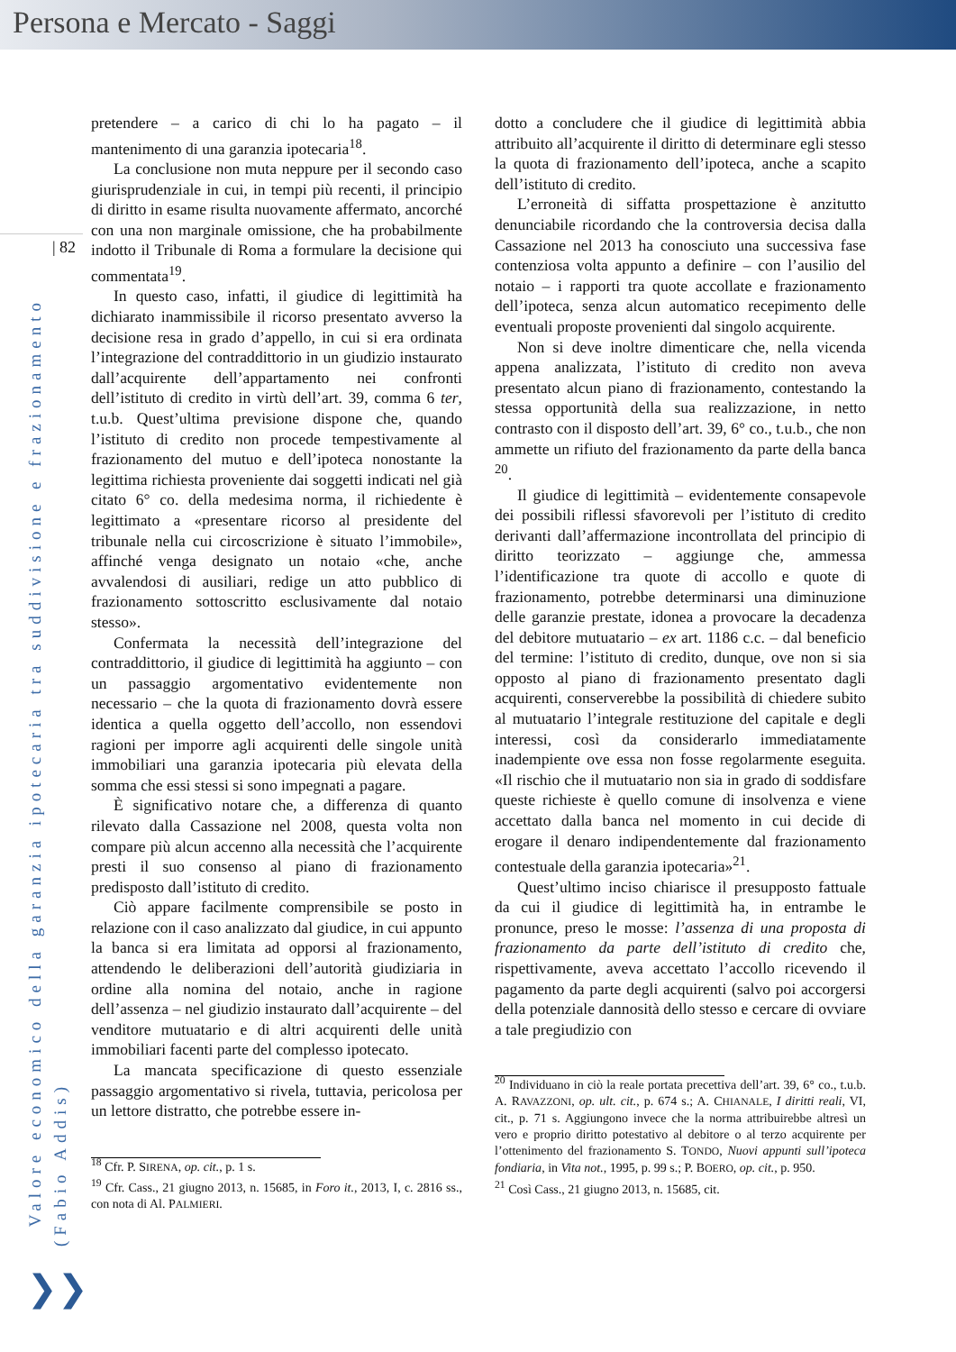Persona e Mercato - Saggi
| 82
Valore economico della garanzia ipotecaria tra suddivisione e frazionamento
(Fabio Addis)
pretendere – a carico di chi lo ha pagato – il mantenimento di una garanzia ipotecaria<sup>18</sup>.
La conclusione non muta neppure per il secondo caso giurisprudenziale in cui, in tempi più recenti, il principio di diritto in esame risulta nuovamente affermato, ancorché con una non marginale omissione, che ha probabilmente indotto il Tribunale di Roma a formulare la decisione qui commentata<sup>19</sup>.
In questo caso, infatti, il giudice di legittimità ha dichiarato inammissibile il ricorso presentato avverso la decisione resa in grado d’appello, in cui si era ordinata l’integrazione del contraddittorio in un giudizio instaurato dall’acquirente dell’appartamento nei confronti dell’istituto di credito in virtù dell’art. 39, comma 6 ter, t.u.b. Quest’ultima previsione dispone che, quando l’istituto di credito non procede tempestivamente al frazionamento del mutuo e dell’ipoteca nonostante la legittima richiesta proveniente dai soggetti indicati nel già citato 6° co. della medesima norma, il richiedente è legittimato a «presentare ricorso al presidente del tribunale nella cui circoscrizione è situato l’immobile», affinché venga designato un notaio «che, anche avvalendosi di ausiliari, redige un atto pubblico di frazionamento sottoscritto esclusivamente dal notaio stesso».
Confermata la necessità dell’integrazione del contraddittorio, il giudice di legittimità ha aggiunto – con un passaggio argomentativo evidentemente non necessario – che la quota di frazionamento dovrà essere identica a quella oggetto dell’accollo, non essendovi ragioni per imporre agli acquirenti delle singole unità immobiliari una garanzia ipotecaria più elevata della somma che essi stessi si sono impegnati a pagare.
È significativo notare che, a differenza di quanto rilevato dalla Cassazione nel 2008, questa volta non compare più alcun accenno alla necessità che l’acquirente presti il suo consenso al piano di frazionamento predisposto dall’istituto di credito.
Ciò appare facilmente comprensibile se posto in relazione con il caso analizzato dal giudice, in cui appunto la banca si era limitata ad opporsi al frazionamento, attendendo le deliberazioni dell’autorità giudiziaria in ordine alla nomina del notaio, anche in ragione dell’assenza – nel giudizio instaurato dall’acquirente – del venditore mutuatario e di altri acquirenti delle unità immobiliari facenti parte del complesso ipotecato.
La mancata specificazione di questo essenziale passaggio argomentativo si rivela, tuttavia, pericolosa per un lettore distratto, che potrebbe essere in-
<sup>18</sup> Cfr. P. SIRENA, op. cit., p. 1 s.
<sup>19</sup> Cfr. Cass., 21 giugno 2013, n. 15685, in Foro it., 2013, I, c. 2816 ss., con nota di Al. PALMIERI.
dotto a concludere che il giudice di legittimità abbia attribuito all’acquirente il diritto di determinare egli stesso la quota di frazionamento dell’ipoteca, anche a scapito dell’istituto di credito.
L’erroneità di siffatta prospettazione è anzitutto denunciabile ricordando che la controversia decisa dalla Cassazione nel 2013 ha conosciuto una successiva fase contenziosa volta appunto a definire – con l’ausilio del notaio – i rapporti tra quote accollate e frazionamento dell’ipoteca, senza alcun automatico recepimento delle eventuali proposte provenienti dal singolo acquirente.
Non si deve inoltre dimenticare che, nella vicenda appena analizzata, l’istituto di credito non aveva presentato alcun piano di frazionamento, contestando la stessa opportunità della sua realizzazione, in netto contrasto con il disposto dell’art. 39, 6° co., t.u.b., che non ammette un rifiuto del frazionamento da parte della banca <sup>20</sup>.
Il giudice di legittimità – evidentemente consapevole dei possibili riflessi sfavorevoli per l’istituto di credito derivanti dall’affermazione incontrollata del principio di diritto teorizzato – aggiunge che, ammessa l’identificazione tra quote di accollo e quote di frazionamento, potrebbe determinarsi una diminuzione delle garanzie prestate, idonea a provocare la decadenza del debitore mutuatario – ex art. 1186 c.c. – dal beneficio del termine: l’istituto di credito, dunque, ove non si sia opposto al piano di frazionamento presentato dagli acquirenti, conserverebbe la possibilità di chiedere subito al mutuatario l’integrale restituzione del capitale e degli interessi, così da considerarlo immediatamente inadempiente ove essa non fosse regolarmente eseguita. «Il rischio che il mutuatario non sia in grado di soddisfare queste richieste è quello comune di insolvenza e viene accettato dalla banca nel momento in cui decide di erogare il denaro indipendentemente dal frazionamento contestuale della garanzia ipotecaria»<sup>21</sup>.
Quest’ultimo inciso chiarisce il presupposto fattuale da cui il giudice di legittimità ha, in entrambe le pronunce, preso le mosse: l’assenza di una proposta di frazionamento da parte dell’istituto di credito che, rispettivamente, aveva accettato l’accollo ricevendo il pagamento da parte degli acquirenti (salvo poi accorgersi della potenziale dannosità dello stesso e cercare di ovviare a tale pregiudizio con
<sup>20</sup> Individuano in ciò la reale portata precettiva dell’art. 39, 6° co., t.u.b. A. RAVAZZONI, op. ult. cit., p. 674 s.; A. CHIANALE, I diritti reali, VI, cit., p. 71 s. Aggiungono invece che la norma attribuirebbe altresì un vero e proprio diritto potestativo al debitore o al terzo acquirente per l’ottenimento del frazionamento S. TONDO, Nuovi appunti sull’ipoteca fondiaria, in Vita not., 1995, p. 99 s.; P. BOERO, op. cit., p. 950.
<sup>21</sup> Così Cass., 21 giugno 2013, n. 15685, cit.
❯❯